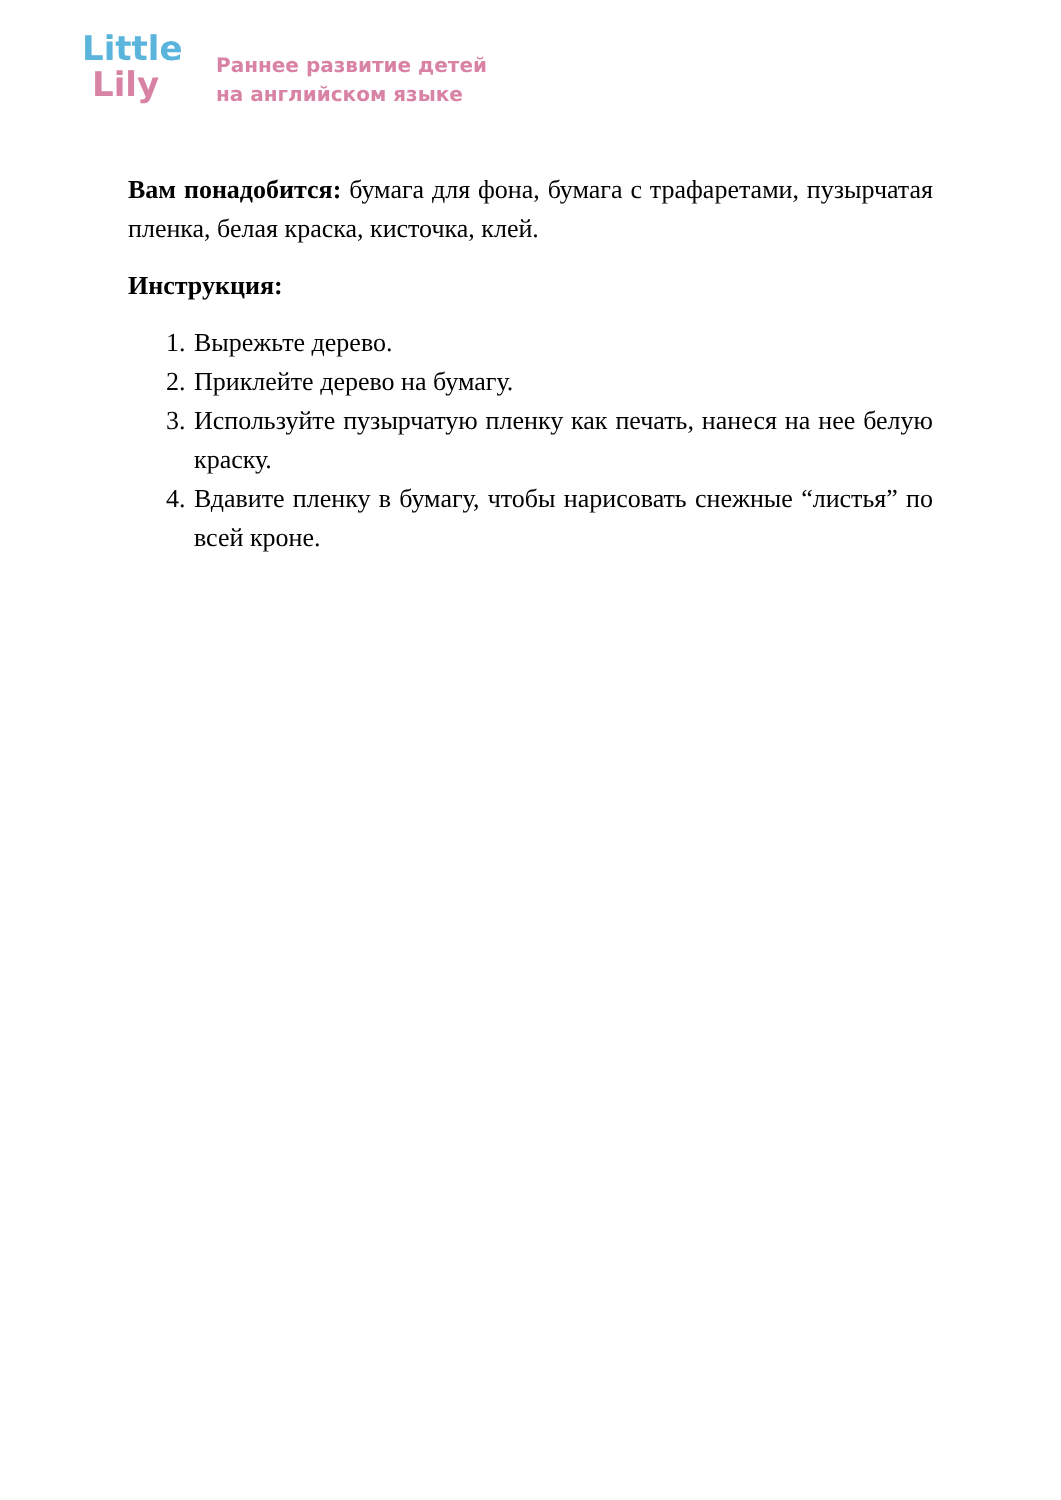Little
Lily
Раннее развитие детей
на английском языке
Вам понадобится: бумага для фона, бумага с трафаретами, пузырчатая пленка, белая краска, кисточка, клей.
Инструкция:
1. Вырежьте дерево.
2. Приклейте дерево на бумагу.
3. Используйте пузырчатую пленку как печать, нанеся на нее белую краску.
4. Вдавите пленку в бумагу, чтобы нарисовать снежные “листья” по всей кроне.